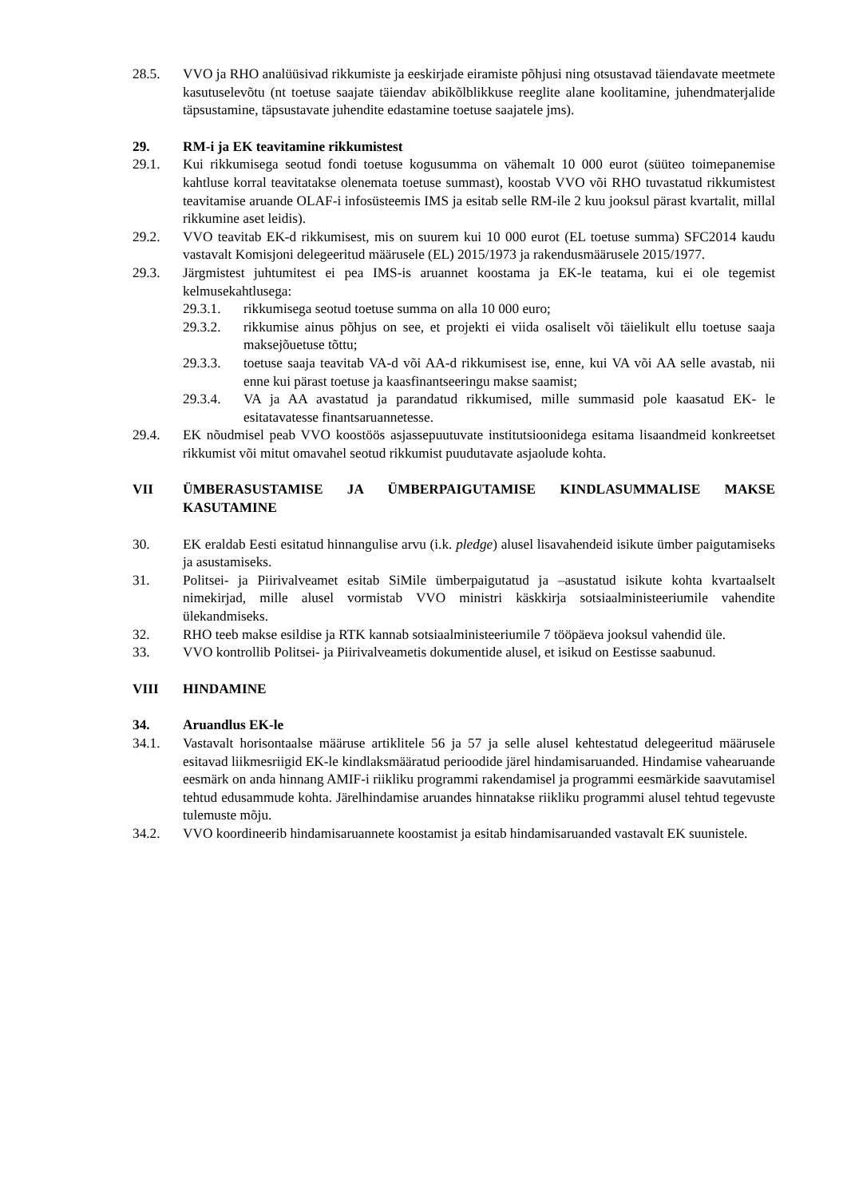28.5. VVO ja RHO analüüsivad rikkumiste ja eeskirjade eiramiste põhjusi ning otsustavad täiendavate meetmete kasutuselevõtu (nt toetuse saajate täiendav abikõlblikkuse reeglite alane koolitamine, juhendmaterjalide täpsustamine, täpsustavate juhendite edastamine toetuse saajatele jms).
29. RM-i ja EK teavitamine rikkumistest
29.1. Kui rikkumisega seotud fondi toetuse kogusumma on vähemalt 10 000 eurot (süüteo toimepanemise kahtluse korral teavitatakse olenemata toetuse summast), koostab VVO või RHO tuvastatud rikkumistest teavitamise aruande OLAF-i infosüsteemis IMS ja esitab selle RM-ile 2 kuu jooksul pärast kvartalit, millal rikkumine aset leidis).
29.2. VVO teavitab EK-d rikkumisest, mis on suurem kui 10 000 eurot (EL toetuse summa) SFC2014 kaudu vastavalt Komisjoni delegeeritud määrusele (EL) 2015/1973 ja rakendusmäärusele 2015/1977.
29.3. Järgmistest juhtumitest ei pea IMS-is aruannet koostama ja EK-le teatama, kui ei ole tegemist kelmusekahtlusega:
29.3.1. rikkumisega seotud toetuse summa on alla 10 000 euro;
29.3.2. rikkumise ainus põhjus on see, et projekti ei viida osaliselt või täielikult ellu toetuse saaja maksejõuetuse tõttu;
29.3.3. toetuse saaja teavitab VA-d või AA-d rikkumisest ise, enne, kui VA või AA selle avastab, nii enne kui pärast toetuse ja kaasfinantseeringu makse saamist;
29.3.4. VA ja AA avastatud ja parandatud rikkumised, mille summasid pole kaasatud EK- le esitatavatesse finantsaruannetesse.
29.4. EK nõudmisel peab VVO koostöös asjassepuutuvate institutsioonidega esitama lisaandmeid konkreetset rikkumist või mitut omavahel seotud rikkumist puudutavate asjaolude kohta.
VII ÜMBERASUSTAMISE JA ÜMBERPAIGUTAMISE KINDLASUMMALISE MAKSE KASUTAMINE
30. EK eraldab Eesti esitatud hinnangulise arvu (i.k. pledge) alusel lisavahendeid isikute ümber paigutamiseks ja asustamiseks.
31. Politsei- ja Piirivalveamet esitab SiMile ümberpaigutatud ja –asustatud isikute kohta kvartaalselt nimekirjad, mille alusel vormistab VVO ministri käskkirja sotsiaalministeeriumile vahendite ülekandmiseks.
32. RHO teeb makse esildise ja RTK kannab sotsiaalministeeriumile 7 tööpäeva jooksul vahendid üle.
33. VVO kontrollib Politsei- ja Piirivalveametis dokumentide alusel, et isikud on Eestisse saabunud.
VIII HINDAMINE
34. Aruandlus EK-le
34.1. Vastavalt horisontaalse määruse artiklitele 56 ja 57 ja selle alusel kehtestatud delegeeritud määrusele esitavad liikmesriigid EK-le kindlaksmääratud perioodide järel hindamisaruanded. Hindamise vahearuande eesmärk on anda hinnang AMIF-i riikliku programmi rakendamisel ja programmi eesmärkide saavutamisel tehtud edusammude kohta. Järelhindamise aruandes hinnatakse riikliku programmi alusel tehtud tegevuste tulemuste mõju.
34.2. VVO koordineerib hindamisaruannete koostamist ja esitab hindamisaruanded vastavalt EK suunistele.